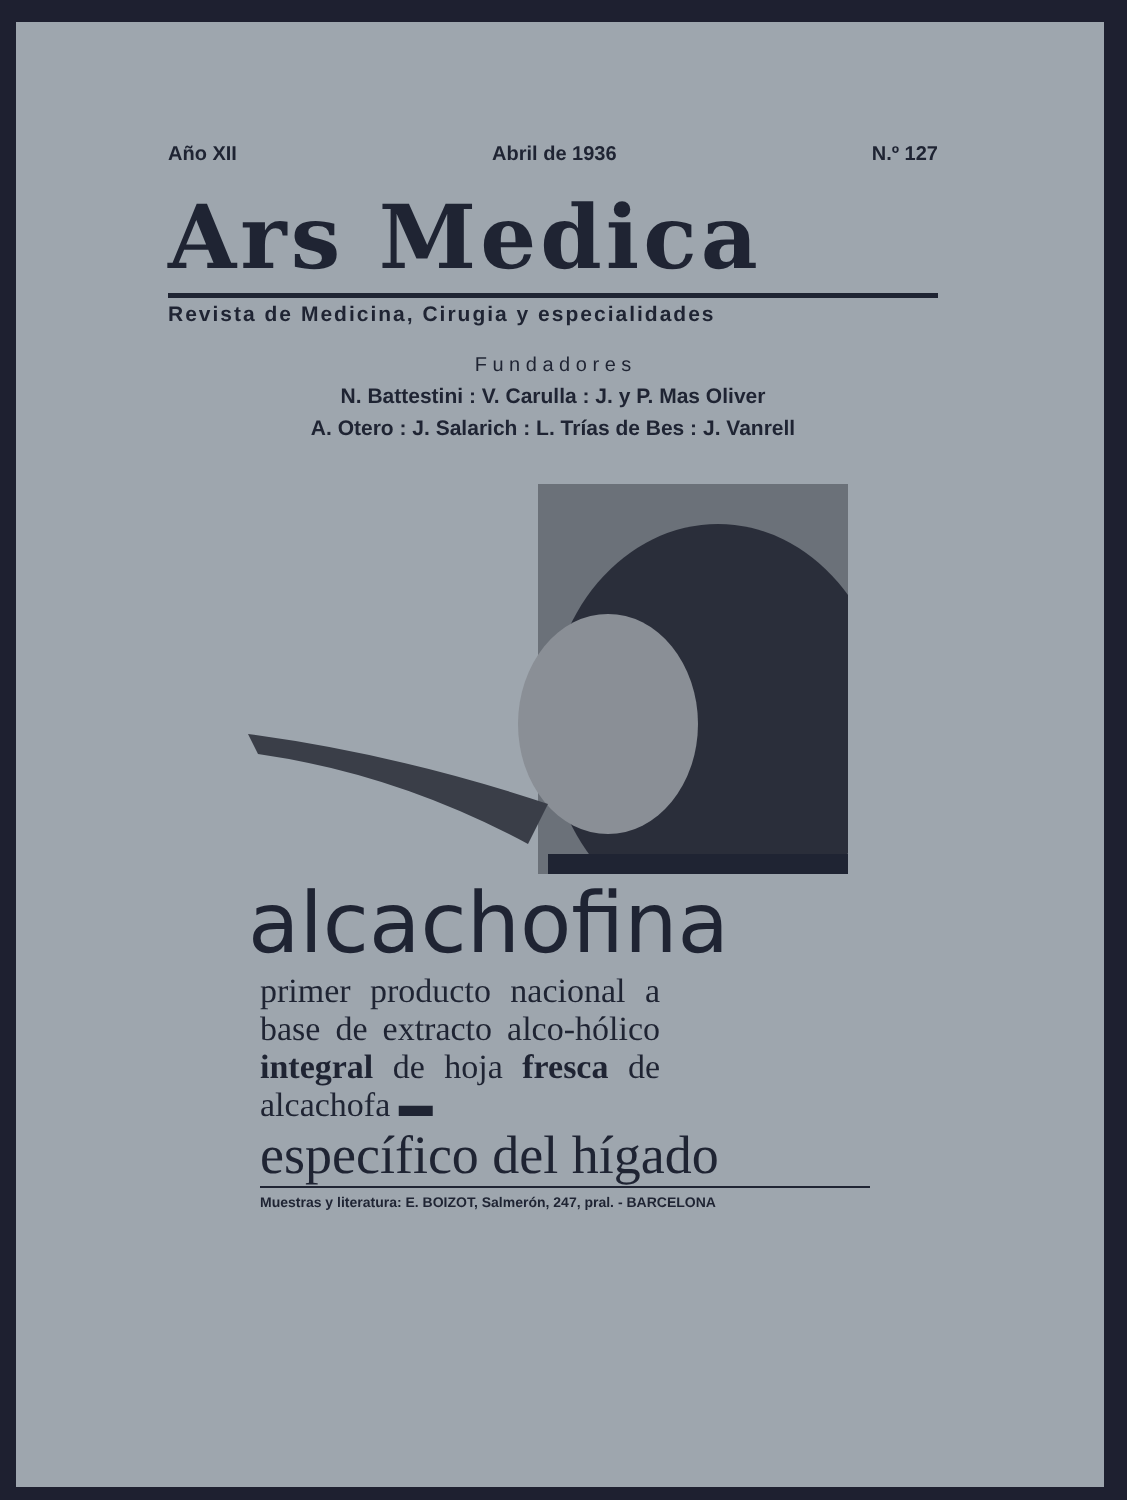Año XII Abril de 1936 N.º 127
Ars Medica
Revista de Medicina, Cirugia y especialidades
F u n d a d o r e s
N. Battestini : V. Carulla : J. y P. Mas Oliver
A. Otero : J. Salarich : L. Trías de Bes : J. Vanrell
alcachofina
primer producto nacional a base de extracto alco-hólico integral de hoja fresca de alcachofa ▬
específico del hígado
Muestras y literatura: E. BOIZOT, Salmerón, 247, pral. - BARCELONA